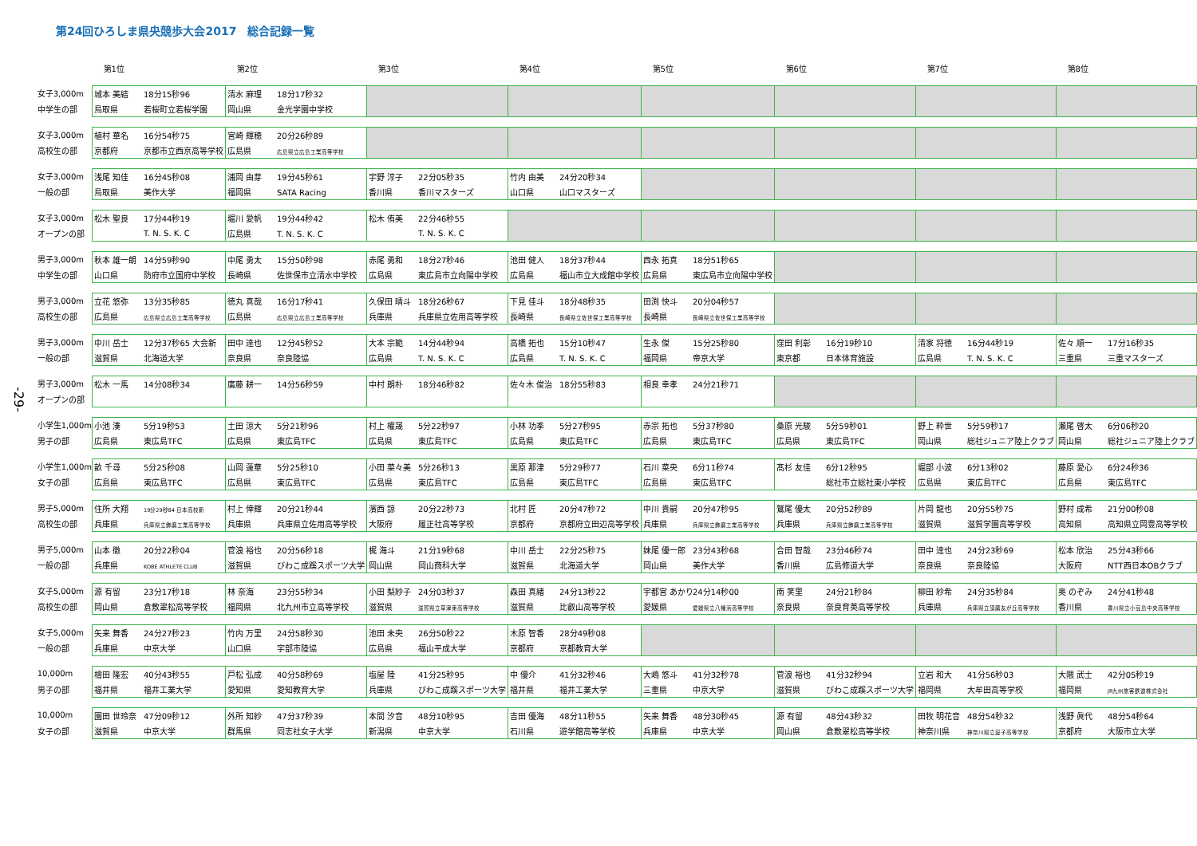第24回ひろしま県央競歩大会2017　総合記録一覧
-29-
| | 第1位 | 第2位 | 第3位 | 第4位 | 第5位 | 第6位 | 第7位 | 第8位 |
| --- | --- | --- | --- | --- | --- | --- | --- | --- |
| 女子3,000m | 城本 美結 18分15秒96 | 清水 麻理 18分17秒32 | | | | | | |
| 中学生の部 | 鳥取県 若桜町立若桜学園 | 岡山県 金光学園中学校 | | | | | | |
| 女子3,000m | 植村 華名 16分54秒75 | 宮崎 輝穂 20分26秒89 | | | | | | |
| 高校生の部 | 京都府 京都市立西京高等学校 | 広島県 広島県立広島工業高等学校 | | | | | | |
| 女子3,000m | 浅尾 知佳 16分45秒08 | 浦岡 由芽 19分45秒61 | 宇野 淳子 22分05秒35 | 竹内 由美 24分20秒34 | | | | |
| 一般の部 | 鳥取県 美作大学 | 福岡県 SATA Racing | 香川県 香川マスターズ | 山口県 山口マスターズ | | | | |
| 女子3,000m | 松木 聖良 17分44秒19 | 堀川 愛帆 19分44秒42 | 松木 侑美 22分46秒55 | | | | | |
| オープンの部 | T. N. S. K. C | 広島県 T. N. S. K. C | T. N. S. K. C | | | | | |
| 男子3,000m | 秋本 雄一朗 14分59秒90 | 中尾 勇太 15分50秒98 | 赤尾 勇和 18分27秒46 | 池田 健人 18分37秒44 | 西永 拓真 18分51秒65 | | | |
| 中学生の部 | 山口県 防府市立国府中学校 | 長崎県 佐世保市立清水中学校 | 広島県 東広島市立向陽中学校 | 広島県 福山市立大成館中学校 | 広島県 東広島市立向陽中学校 | | | |
| 男子3,000m | 立花 悠弥 13分35秒85 | 徳丸 真哉 16分17秒41 | 久保田 晴斗 18分26秒67 | 下見 佳斗 18分48秒35 | 田渕 快斗 20分04秒57 | | | |
| 高校生の部 | 広島県 広島県立広島工業高等学校 | 広島県 広島県立広島工業高等学校 | 兵庫県 兵庫県立佐用高等学校 | 長崎県 長崎県立佐世保工業高等学校 | 長崎県 長崎県立佐世保工業高等学校 | | | |
| 男子3,000m | 中川 岳士 12分37秒65 大会新 | 田中 達也 12分45秒52 | 大本 宗範 14分44秒94 | 高橋 拓也 15分10秒47 | 生永 傑 15分25秒80 | 窪田 利彰 16分19秒10 | 清家 将徳 16分44秒19 | 佐々 順一 17分16秒35 |
| 一般の部 | 滋賀県 北海道大学 | 奈良県 奈良陸協 | 広島県 T. N. S. K. C | 広島県 T. N. S. K. C | 福岡県 帝京大学 | 東京都 日本体育施設 | 広島県 T. N. S. K. C | 三重県 三重マスターズ |
| 男子3,000m | 松木 一馬 14分08秒34 | 廣藤 耕一 14分56秒59 | 中村 朗朴 18分46秒82 | 佐々木 俊治 18分55秒83 | 相良 幸孝 24分21秒71 | | | |
| オープンの部 | | | | | | | | |
| 小学生1,000m | 小池 湊 5分19秒53 | 土田 涼大 5分21秒96 | 村上 權晟 5分22秒97 | 小林 功季 5分27秒95 | 赤宗 拓也 5分37秒80 | 桑原 光駿 5分59秒01 | 野上 粋世 5分59秒17 | 瀬尾 啓太 6分06秒20 |
| 男子の部 | 広島県 東広島TFC | 広島県 東広島TFC | 広島県 東広島TFC | 広島県 東広島TFC | 広島県 東広島TFC | 広島県 東広島TFC | 岡山県 総社ジュニア陸上クラブ | 岡山県 総社ジュニア陸上クラブ |
| 小学生1,000m | 畝 千尋 5分25秒08 | 山岡 蓮華 5分25秒10 | 小田 菜々美 5分26秒13 | 黒原 那津 5分29秒77 | 石川 菜央 6分11秒74 | 髙杉 友佳 6分12秒95 | 堀部 小波 6分13秒02 | 藤原 愛心 6分24秒36 |
| 女子の部 | 広島県 東広島TFC | 広島県 東広島TFC | 広島県 東広島TFC | 広島県 東広島TFC | 広島県 東広島TFC | 総社市立総社東小学校 | 広島県 東広島TFC | 広島県 東広島TFC |
| 男子5,000m | 住所 大翔 19分29秒84 日本高校新 | 村上 倖輝 20分21秒44 | 濱西 諒 20分22秒73 | 北村 匠 20分47秒72 | 中川 貴嗣 20分47秒95 | 鷲尾 優太 20分52秒89 | 片岡 龍也 20分55秒75 | 野村 成希 21分00秒08 |
| 高校生の部 | 兵庫県 兵庫県立飾磨工業高等学校 | 兵庫県 兵庫県立佐用高等学校 | 大阪府 履正社高等学校 | 京都府 京都府立田辺高等学校 | 兵庫県 兵庫県立飾磨工業高等学校 | 兵庫県 兵庫県立飾磨工業高等学校 | 滋賀県 滋賀学園高等学校 | 高知県 高知県立岡豊高等学校 |
| 男子5,000m | 山本 徹 20分22秒04 | 菅浪 裕也 20分56秒18 | 梶 海斗 21分19秒68 | 中川 岳士 22分25秒75 | 妹尾 優一郎 23分43秒68 | 合田 智哉 23分46秒74 | 田中 達也 24分23秒69 | 松本 欣治 25分43秒66 |
| 一般の部 | 兵庫県 KOBE ATHLETE CLUB | 滋賀県 びわこ成蹊スポーツ大学 | 岡山県 岡山商科大学 | 滋賀県 北海道大学 | 岡山県 美作大学 | 香川県 広島修道大学 | 奈良県 奈良陸協 | 大阪府 NTT西日本OBクラブ |
| 女子5,000m | 源 有留 23分17秒18 | 林 奈海 23分55秒34 | 小田 梨紗子 24分03秒37 | 森田 真緒 24分13秒22 | 宇都宮 あかり 24分14秒00 | 南 笑里 24分21秒84 | 柳田 紗希 24分35秒84 | 奥 のぞみ 24分41秒48 |
| 高校生の部 | 岡山県 倉敷翠松高等学校 | 福岡県 北九州市立高等学校 | 滋賀県 滋賀県立草津東高等学校 | 滋賀県 比叡山高等学校 | 愛媛県 愛媛県立八幡浜高等学校 | 奈良県 奈良育英高等学校 | 兵庫県 兵庫県立須磨友が丘高等学校 | 香川県 香川県立小豆島中央高等学校 |
| 女子5,000m | 矢来 舞香 24分27秒23 | 竹内 万里 24分58秒30 | 池田 未央 26分50秒22 | 木原 智香 28分49秒08 | | | | |
| 一般の部 | 兵庫県 中京大学 | 山口県 宇部市陸協 | 広島県 福山平成大学 | 京都府 京都教育大学 | | | | |
| 10,000m | 檜田 隆宏 40分43秒55 | 戸松 弘成 40分58秒69 | 塩屋 陸 41分25秒95 | 中 優介 41分32秒46 | 大嶋 悠斗 41分32秒78 | 菅浪 裕也 41分32秒94 | 立岩 和大 41分56秒03 | 大隈 武士 42分05秒19 |
| 男子の部 | 福井県 福井工業大学 | 愛知県 愛知教育大学 | 兵庫県 びわこ成蹊スポーツ大学 | 福井県 福井工業大学 | 三重県 中京大学 | 滋賀県 びわこ成蹊スポーツ大学 | 福岡県 大牟田高等学校 | 福岡県 JR九州旅客鉄道株式会社 |
| 10,000m | 園田 世玲奈 47分09秒12 | 外所 知紗 47分37秒39 | 本間 汐音 48分10秒95 | 吉田 優海 48分11秒55 | 矢来 舞香 48分30秒45 | 源 有留 48分43秒32 | 田牧 明花音 48分54秒32 | 浅野 眞代 48分54秒64 |
| 女子の部 | 滋賀県 中京大学 | 群馬県 同志社女子大学 | 新潟県 中京大学 | 石川県 遊学館高等学校 | 兵庫県 中京大学 | 岡山県 倉敷翠松高等学校 | 神奈川県 神奈川県立逗子高等学校 | 京都府 大阪市立大学 |